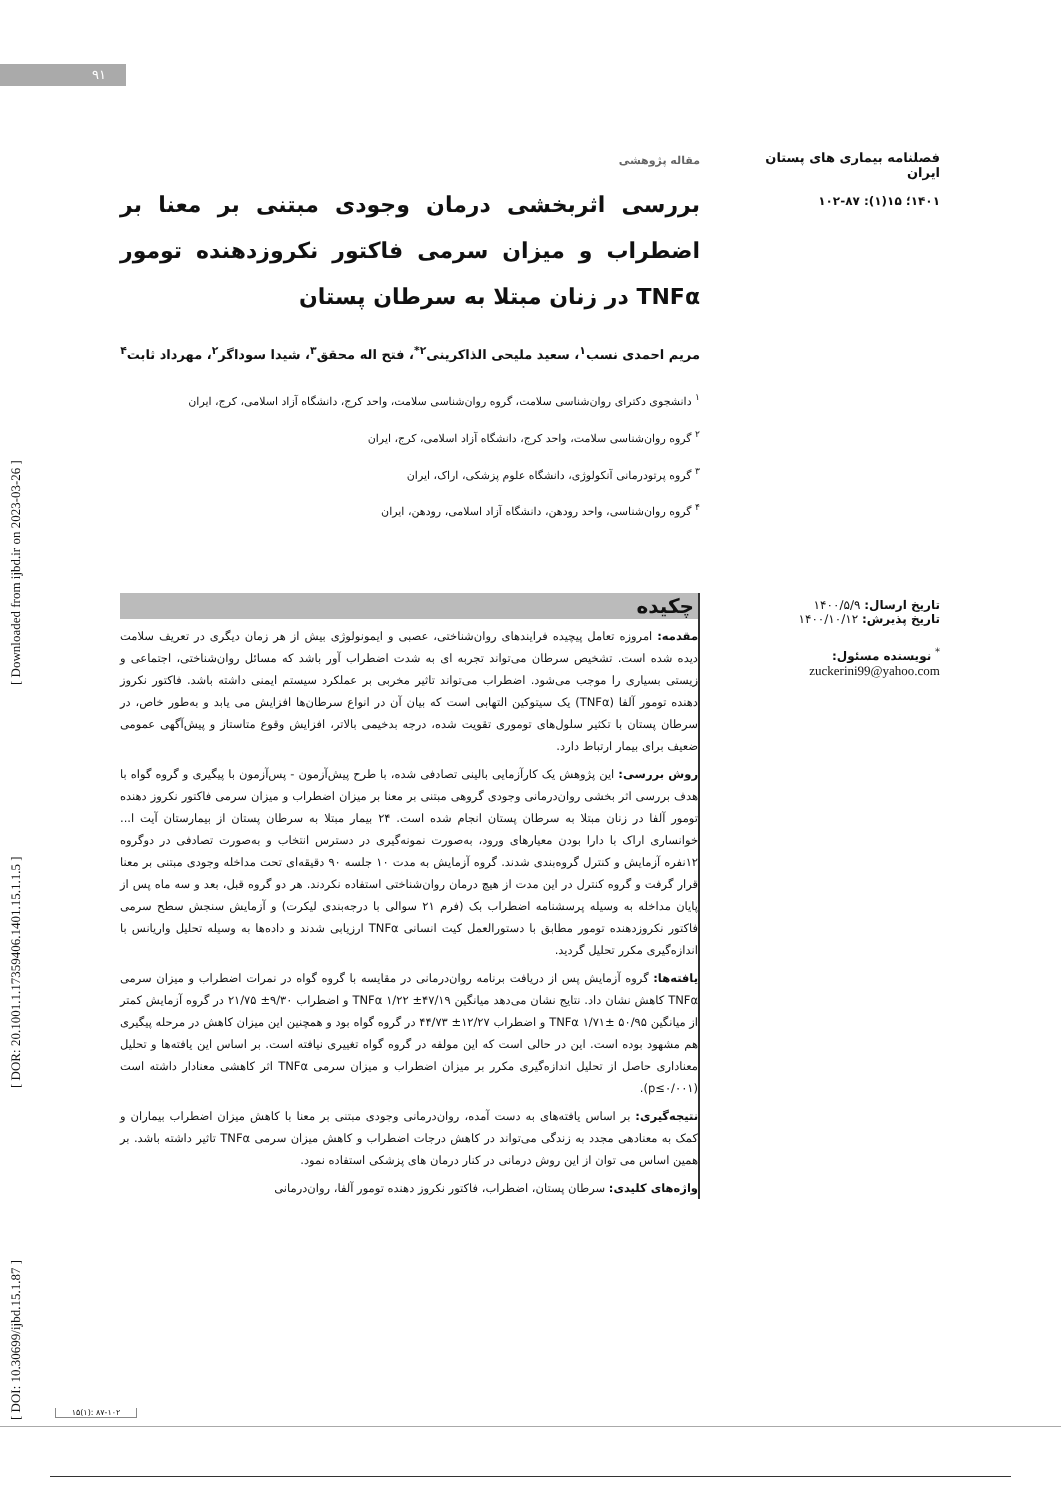۹۱
[ DOI: 10.30699/ijbd.15.1.87 ] [ DOR: 20.1001.1.17359406.1401.15.1.1.5 ] [ Downloaded from ijbd.ir on 2023-03-26 ]
فصلنامه بیماری های پستان ایران
۱۴۰۱؛ ۱۵(۱): ۸۷-۱۰۲
تاریخ ارسال: ۱۴۰۰/۵/۹
تاریخ پذیرش: ۱۴۰۰/۱۰/۱۲
<sup>*</sup> نویسنده مسئول:
zuckerini99@yahoo.com
مقاله پژوهشی
بررسی اثربخشی درمان وجودی مبتنی بر معنا بر اضطراب و میزان سرمی فاکتور نکروزدهنده تومور TNFα در زنان مبتلا به سرطان پستان
مریم احمدی نسب<sup>۱</sup>، سعید ملیحی الذاکرینی<sup>۲*</sup>، فتح اله محقق<sup>۳</sup>، شیدا سوداگر<sup>۲</sup>، مهرداد ثابت<sup>۴</sup>
<sup>۱</sup> دانشجوی دکترای روان‌شناسی سلامت، گروه روان‌شناسی سلامت، واحد کرج، دانشگاه آزاد اسلامی، کرج، ایران
<sup>۲</sup> گروه روان‌شناسی سلامت، واحد کرج، دانشگاه آزاد اسلامی، کرج، ایران
<sup>۳</sup> گروه پرتودرمانی آنکولوژی، دانشگاه علوم پزشکی، اراک، ایران
<sup>۴</sup> گروه روان‌شناسی، واحد رودهن، دانشگاه آزاد اسلامی، رودهن، ایران
چکیده
مقدمه: امروزه تعامل پیچیده فرایندهای روان‌شناختی، عصبی و ایمونولوژی بیش از هر زمان دیگری در تعریف سلامت دیده شده است. تشخیص سرطان می‌تواند تجربه ای به شدت اضطراب آور باشد که مسائل روان‌شناختی، اجتماعی و زیستی بسیاری را موجب می‌شود. اضطراب می‌تواند تاثیر مخربی بر عملکرد سیستم ایمنی داشته باشد. فاکتور نکروز دهنده تومور آلفا (TNFα) یک سیتوکین التهابی است که بیان آن در انواع سرطان‌ها افزایش می یابد و به‌طور خاص، در سرطان پستان با تکثیر سلول‌های توموری تقویت شده، درجه بدخیمی بالاتر، افزایش وقوع متاستاز و پیش‌آگهی عمومی ضعیف برای بیمار ارتباط دارد.
روش بررسی: این پژوهش یک کارآزمایی بالینی تصادفی شده، با طرح پیش‌آزمون - پس‌آزمون با پیگیری و گروه گواه با هدف بررسی اثر بخشی روان‌درمانی وجودی گروهی مبتنی بر معنا بر میزان اضطراب و میزان سرمی فاکتور نکروز دهنده تومور آلفا در زنان مبتلا به سرطان پستان انجام شده است. ۲۴ بیمار مبتلا به سرطان پستان از بیمارستان آیت ا... خوانساری اراک با دارا بودن معیارهای ورود، به‌صورت نمونه‌گیری در دسترس انتخاب و به‌صورت تصادفی در دوگروه ۱۲نفره آزمایش و کنترل گروه‌بندی شدند. گروه آزمایش به مدت ۱۰ جلسه ۹۰ دقیقه‌ای تحت مداخله وجودی مبتنی بر معنا قرار گرفت و گروه کنترل در این مدت از هیچ درمان روان‌شناختی استفاده نکردند. هر دو گروه قبل، بعد و سه ماه پس از پایان مداخله به وسیله پرسشنامه اضطراب بک (فرم ۲۱ سوالی با درجه‌بندی لیکرت) و آزمایش سنجش سطح سرمی فاکتور نکروزدهنده تومور مطابق با دستورالعمل کیت انسانی TNFα ارزیابی شدند و داده‌ها به وسیله تحلیل واریانس با اندازه‌گیری مکرر تحلیل گردید.
یافته‌ها: گروه آزمایش پس از دریافت برنامه روان‌درمانی در مقایسه با گروه گواه در نمرات اضطراب و میزان سرمی TNFα کاهش نشان داد. نتایج نشان می‌دهد میانگین TNFα ۱/۲۲ ±۴۷/۱۹ و اضطراب ۹/۳۰± ۲۱/۷۵ در گروه آزمایش کمتر از میانگین TNFα ۱/۷۱± ۵۰/۹۵ و اضطراب ۱۲/۲۷± ۴۴/۷۳ در گروه گواه بود و همچنین این میزان کاهش در مرحله پیگیری هم مشهود بوده است. این در حالی است که این مولفه در گروه گواه تغییری نیافته است. بر اساس این یافته‌ها و تحلیل معناداری حاصل از تحلیل اندازه‌گیری مکرر بر میزان اضطراب و میزان سرمی TNFα اثر کاهشی معنادار داشته است (p≤۰/۰۰۱).
نتیجه‌گیری: بر اساس یافته‌های به دست آمده، روان‌درمانی وجودی مبتنی بر معنا با کاهش میزان اضطراب بیماران و کمک به معنادهی مجدد به زندگی می‌تواند در کاهش درجات اضطراب و کاهش میزان سرمی TNFα تاثیر داشته باشد. بر همین اساس می توان از این روش درمانی در کنار درمان های پزشکی استفاده نمود.
واژه‌های کلیدی: سرطان پستان، اضطراب، فاکتور نکروز دهنده تومور آلفا، روان‌درمانی
۱۵(۱): ۸۷-۱۰۲